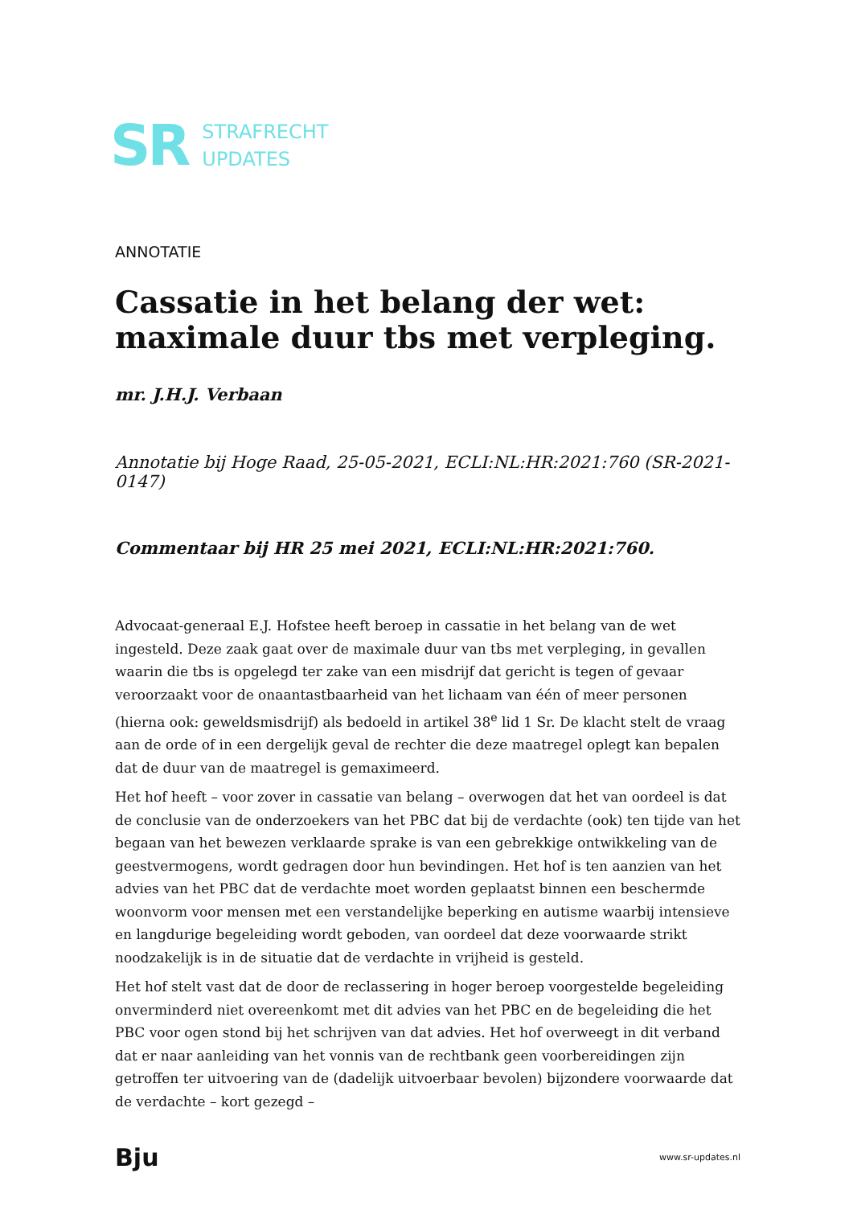SR
STRAFRECHT
UPDATES
ANNOTATIE
Cassatie in het belang der wet: maximale duur tbs met verpleging.
mr. J.H.J. Verbaan
Annotatie bij Hoge Raad, 25-05-2021, ECLI:NL:HR:2021:760 (SR-2021-0147)
Commentaar bij HR 25 mei 2021, ECLI:NL:HR:2021:760.
Advocaat-generaal E.J. Hofstee heeft beroep in cassatie in het belang van de wet ingesteld. Deze zaak gaat over de maximale duur van tbs met verpleging, in gevallen waarin die tbs is opgelegd ter zake van een misdrijf dat gericht is tegen of gevaar veroorzaakt voor de onaantastbaarheid van het lichaam van één of meer personen (hierna ook: geweldsmisdrijf) als bedoeld in artikel 38<sup>e</sup> lid 1 Sr. De klacht stelt de vraag aan de orde of in een dergelijk geval de rechter die deze maatregel oplegt kan bepalen dat de duur van de maatregel is gemaximeerd.
Het hof heeft – voor zover in cassatie van belang – overwogen dat het van oordeel is dat de conclusie van de onderzoekers van het PBC dat bij de verdachte (ook) ten tijde van het begaan van het bewezen verklaarde sprake is van een gebrekkige ontwikkeling van de geestvermogens, wordt gedragen door hun bevindingen. Het hof is ten aanzien van het advies van het PBC dat de verdachte moet worden geplaatst binnen een beschermde woonvorm voor mensen met een verstandelijke beperking en autisme waarbij intensieve en langdurige begeleiding wordt geboden, van oordeel dat deze voorwaarde strikt noodzakelijk is in de situatie dat de verdachte in vrijheid is gesteld.
Het hof stelt vast dat de door de reclassering in hoger beroep voorgestelde begeleiding onverminderd niet overeenkomt met dit advies van het PBC en de begeleiding die het PBC voor ogen stond bij het schrijven van dat advies. Het hof overweegt in dit verband dat er naar aanleiding van het vonnis van de rechtbank geen voorbereidingen zijn getroffen ter uitvoering van de (dadelijk uitvoerbaar bevolen) bijzondere voorwaarde dat de verdachte – kort gezegd –
Bju
www.sr-updates.nl